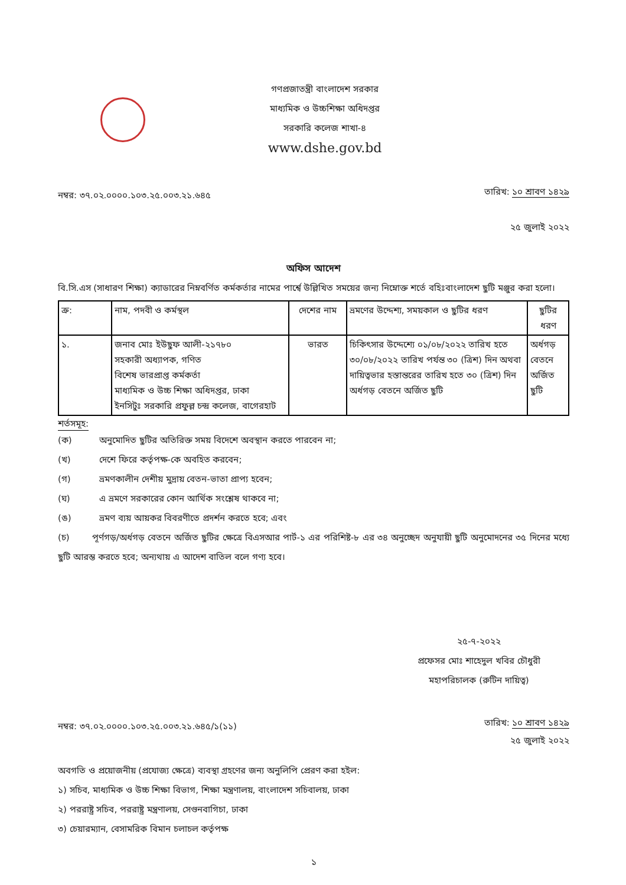গণপ্রজাতন্ত্রী বাংলাদেশ সরকার
মাধ্যমিক ও উচ্চশিক্ষা অধিদপ্তর
সরকারি কলেজ শাখা-৪
www.dshe.gov.bd
নম্বর: ৩৭.০২.০০০০.১০৩.২৫.০০৩.২১.৬৪৫
তারিখ: ১০ শ্রাবণ ১৪২৯
২৫ জুলাই ২০২২
অফিস আদেশ
বি.সি.এস (সাধারণ শিক্ষা) ক্যাডারের নিম্নবর্ণিত কর্মকর্তার নামের পার্শ্বে উল্লিখিত সময়ের জন্য নিম্নোক্ত শর্তে বহিঃবাংলাদেশ ছুটি মঞ্জুর করা হলো।
| ক্র: | নাম, পদবী ও কর্মস্থল | দেশের নাম | ভ্রমণের উদ্দেশ্য, সময়কাল ও ছুটির ধরণ | ছুটির ধরণ |
| ১. | জনাব মোঃ ইউছুফ আলী-২১৭৮০ সহকারী অধ্যাপক, গণিত বিশেষ ভারপ্রাপ্ত কর্মকর্তা মাধ্যমিক ও উচ্চ শিক্ষা অধিদপ্তর, ঢাকা ইনসিটুঃ সরকারি প্রফুল্ল চন্দ্র কলেজ, বাগেরহাট | ভারত | চিকিৎসার উদ্দেশ্যে ০১/০৮/২০২২ তারিখ হতে ৩০/০৮/২০২২ তারিখ পর্যন্ত ৩০ (ত্রিশ) দিন অথবা দায়িত্বভার হস্তান্তরের তারিখ হতে ৩০ (ত্রিশ) দিন অর্ধগড় বেতনে অর্জিত ছুটি | অর্ধগড় বেতনে অর্জিত ছুটি |
শর্তসমূহ:
(ক) অনুমোদিত ছুটির অতিরিক্ত সময় বিদেশে অবস্থান করতে পারবেন না;
(খ) দেশে ফিরে কর্তৃপক্ষ-কে অবহিত করবেন;
(গ) ভ্রমণকালীন দেশীয় মুদ্রায় বেতন-ভাতা প্রাপ্য হবেন;
(ঘ) এ ভ্রমণে সরকারের কোন আর্থিক সংশ্লেষ থাকবে না;
(ঙ) ভ্রমণ ব্যয় আয়কর বিবরণীতে প্রদর্শন করতে হবে; এবং
(চ) পূর্ণগড়/অর্ধগড় বেতনে অর্জিত ছুটির ক্ষেত্রে বিএসআর পার্ট-১ এর পরিশিষ্ট-৮ এর ৩৪ অনুচ্ছেদ অনুযায়ী ছুটি অনুমোদনের ৩৫ দিনের মধ্যে ছুটি আরম্ভ করতে হবে; অন্যথায় এ আদেশ বাতিল বলে গণ্য হবে।
২৫-৭-২০২২
প্রফেসর মোঃ শাহেদুল খবির চৌধুরী
মহাপরিচালক (রুটিন দায়িত্ব)
নম্বর: ৩৭.০২.০০০০.১০৩.২৫.০০৩.২১.৬৪৫/১(১১)
তারিখ: ১০ শ্রাবণ ১৪২৯
২৫ জুলাই ২০২২
অবগতি ও প্রয়োজনীয় (প্রযোজ্য ক্ষেত্রে) ব্যবস্থা গ্রহণের জন্য অনুলিপি প্রেরণ করা হইল:
১) সচিব, মাধ্যমিক ও উচ্চ শিক্ষা বিভাগ, শিক্ষা মন্ত্রণালয়, বাংলাদেশ সচিবালয়, ঢাকা
২) পররাষ্ট্র সচিব, পররাষ্ট্র মন্ত্রণালয়, সেগুনবাগিচা, ঢাকা
৩) চেয়ারম্যান, বেসামরিক বিমান চলাচল কর্তৃপক্ষ
১